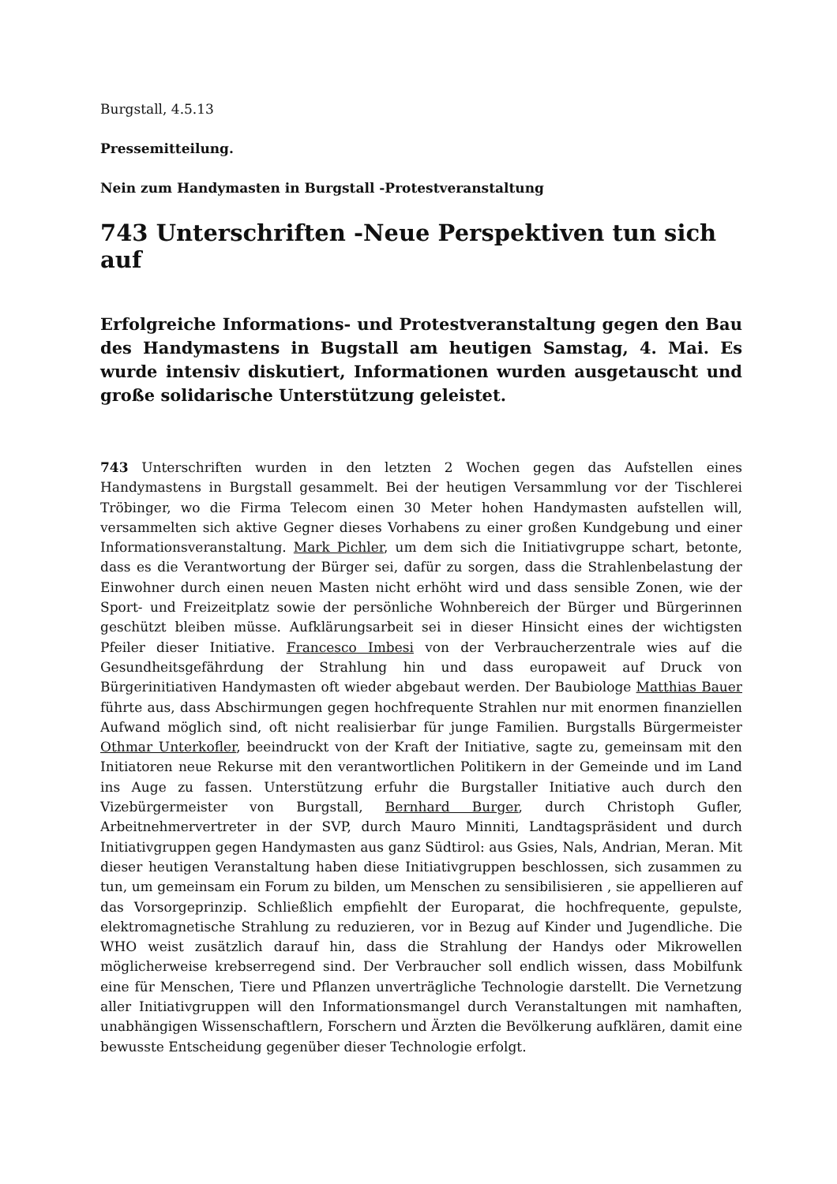Burgstall, 4.5.13
Pressemitteilung.
Nein zum Handymasten in Burgstall -Protestveranstaltung
743 Unterschriften -Neue Perspektiven tun sich auf
Erfolgreiche Informations- und Protestveranstaltung gegen den Bau des Handymastens in Bugstall am heutigen Samstag, 4. Mai. Es wurde intensiv diskutiert, Informationen wurden ausgetauscht und große solidarische Unterstützung geleistet.
743 Unterschriften wurden in den letzten 2 Wochen gegen das Aufstellen eines Handymastens in Burgstall gesammelt. Bei der heutigen Versammlung vor der Tischlerei Tröbinger, wo die Firma Telecom einen 30 Meter hohen Handymasten aufstellen will, versammelten sich aktive Gegner dieses Vorhabens zu einer großen Kundgebung und einer Informationsveranstaltung. Mark Pichler, um dem sich die Initiativgruppe schart, betonte, dass es die Verantwortung der Bürger sei, dafür zu sorgen, dass die Strahlenbelastung der Einwohner durch einen neuen Masten nicht erhöht wird und dass sensible Zonen, wie der Sport- und Freizeitplatz sowie der persönliche Wohnbereich der Bürger und Bürgerinnen geschützt bleiben müsse. Aufklärungsarbeit sei in dieser Hinsicht eines der wichtigsten Pfeiler dieser Initiative. Francesco Imbesi von der Verbraucherzentrale wies auf die Gesundheitsgefährdung der Strahlung hin und dass europaweit auf Druck von Bürgerinitiativen Handymasten oft wieder abgebaut werden. Der Baubiologe Matthias Bauer führte aus, dass Abschirmungen gegen hochfrequente Strahlen nur mit enormen finanziellen Aufwand möglich sind, oft nicht realisierbar für junge Familien. Burgstalls Bürgermeister Othmar Unterkofler, beeindruckt von der Kraft der Initiative, sagte zu, gemeinsam mit den Initiatoren neue Rekurse mit den verantwortlichen Politikern in der Gemeinde und im Land ins Auge zu fassen. Unterstützung erfuhr die Burgstaller Initiative auch durch den Vizebürgermeister von Burgstall, Bernhard Burger, durch Christoph Gufler, Arbeitnehmervertreter in der SVP, durch Mauro Minniti, Landtagspräsident und durch Initiativgruppen gegen Handymasten aus ganz Südtirol: aus Gsies, Nals, Andrian, Meran. Mit dieser heutigen Veranstaltung haben diese Initiativgruppen beschlossen, sich zusammen zu tun, um gemeinsam ein Forum zu bilden, um Menschen zu sensibilisieren , sie appellieren auf das Vorsorgeprinzip. Schließlich empfiehlt der Europarat, die hochfrequente, gepulste, elektromagnetische Strahlung zu reduzieren, vor in Bezug auf Kinder und Jugendliche. Die WHO weist zusätzlich darauf hin, dass die Strahlung der Handys oder Mikrowellen möglicherweise krebserregend sind. Der Verbraucher soll endlich wissen, dass Mobilfunk eine für Menschen, Tiere und Pflanzen unverträgliche Technologie darstellt. Die Vernetzung aller Initiativgruppen will den Informationsmangel durch Veranstaltungen mit namhaften, unabhängigen Wissenschaftlern, Forschern und Ärzten die Bevölkerung aufklären, damit eine bewusste Entscheidung gegenüber dieser Technologie erfolgt.